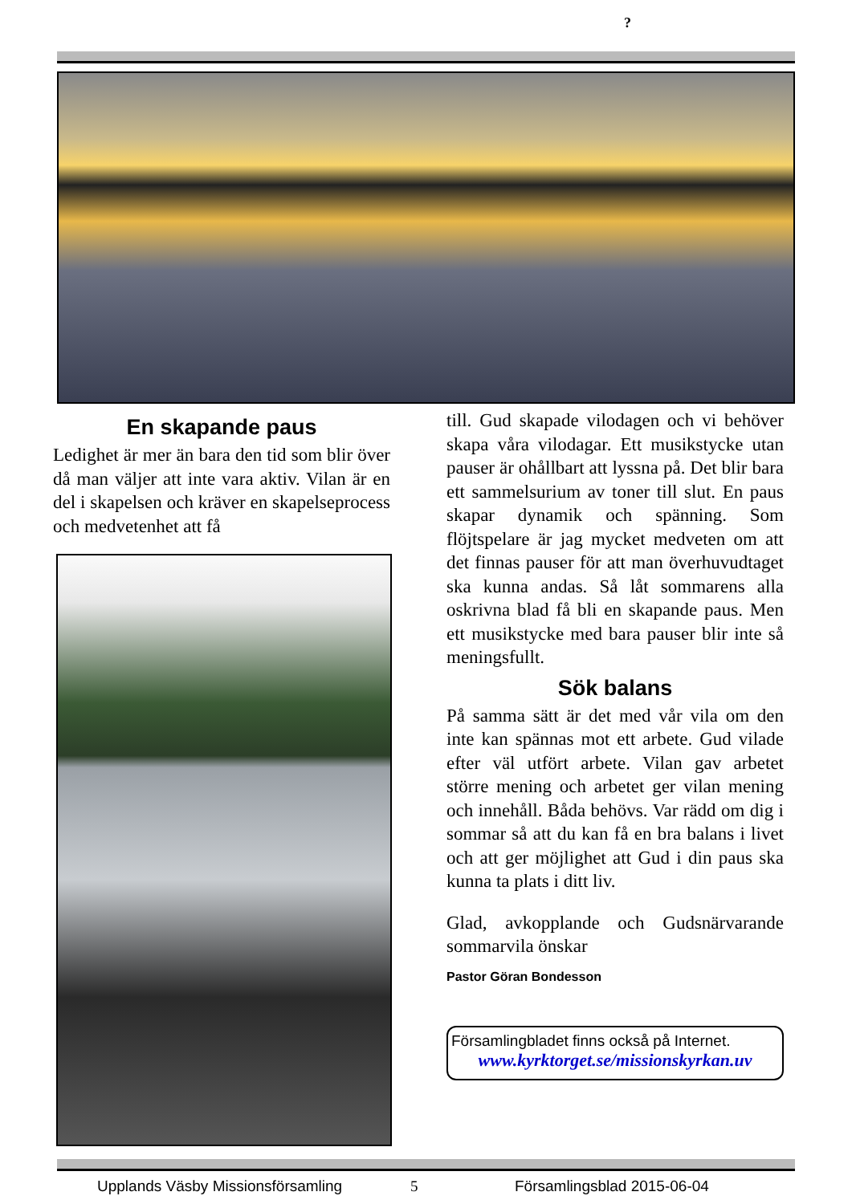?
En skapande paus
Ledighet är mer än bara den tid som blir över då man väljer att inte vara aktiv. Vilan är en del i skapelsen och kräver en skapelseprocess och medvetenhet att få
till. Gud skapade vilodagen och vi behöver skapa våra vilodagar. Ett musikstycke utan pauser är ohållbart att lyssna på. Det blir bara ett sammelsurium av toner till slut. En paus skapar dynamik och spänning. Som flöjtspelare är jag mycket medveten om att det finnas pauser för att man överhuvudtaget ska kunna andas. Så låt sommarens alla oskrivna blad få bli en skapande paus. Men ett musikstycke med bara pauser blir inte så meningsfullt.
Sök balans
På samma sätt är det med vår vila om den inte kan spännas mot ett arbete. Gud vilade efter väl utfört arbete. Vilan gav arbetet större mening och arbetet ger vilan mening och innehåll. Båda behövs. Var rädd om dig i sommar så att du kan få en bra balans i livet och att ger möjlighet att Gud i din paus ska kunna ta plats i ditt liv.
Glad, avkopplande och Gudsnärvarande sommarvila önskar
Pastor Göran Bondesson
Församlingbladet finns också på Internet.
www.kyrktorget.se/missionskyrkan.uv
Upplands Väsby Missionsförsamling 5 Församlingsblad 2015-06-04